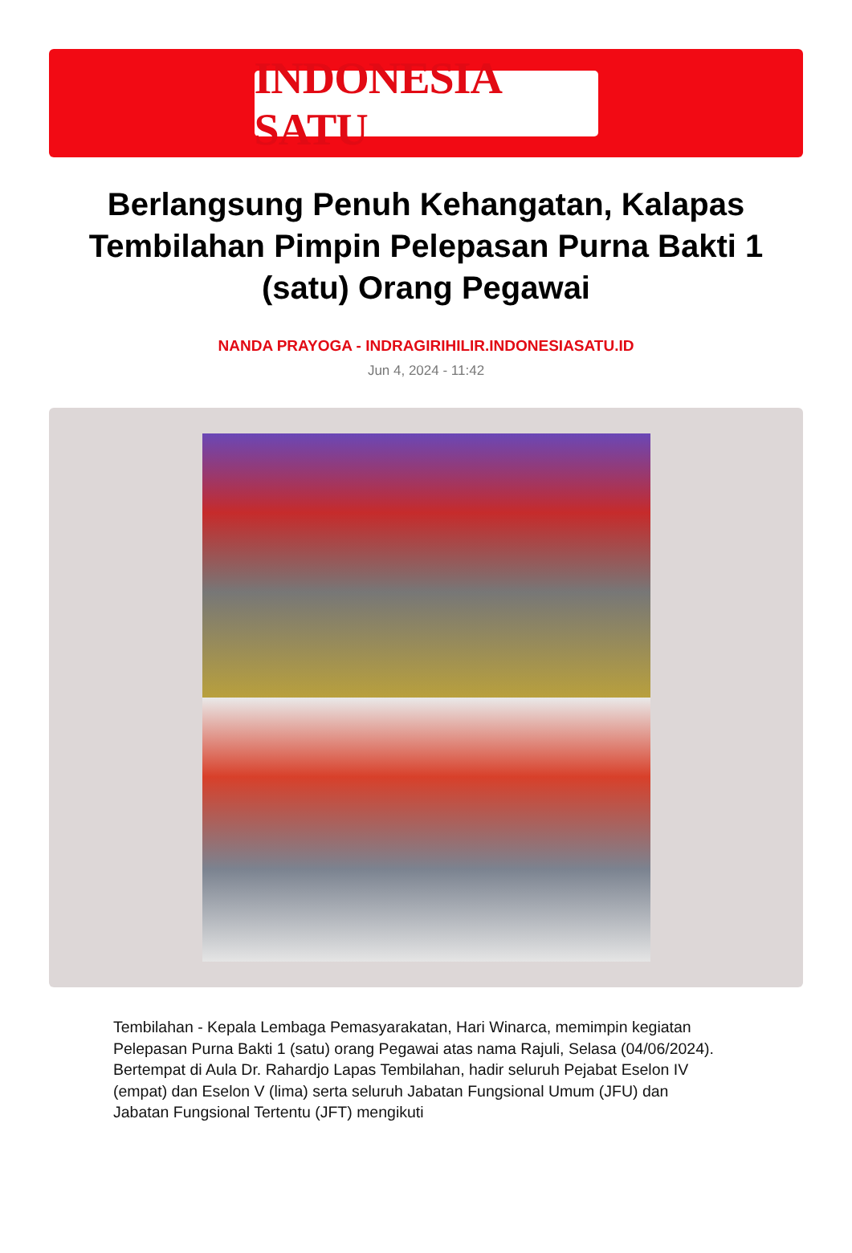INDONESIA SATU
Berlangsung Penuh Kehangatan, Kalapas Tembilahan Pimpin Pelepasan Purna Bakti 1 (satu) Orang Pegawai
NANDA PRAYOGA - INDRAGIRIHILIR.INDONESIASATU.ID
Jun 4, 2024 - 11:42
Tembilahan - Kepala Lembaga Pemasyarakatan, Hari Winarca, memimpin kegiatan Pelepasan Purna Bakti 1 (satu) orang Pegawai atas nama Rajuli, Selasa (04/06/2024). Bertempat di Aula Dr. Rahardjo Lapas Tembilahan, hadir seluruh Pejabat Eselon IV (empat) dan Eselon V (lima) serta seluruh Jabatan Fungsional Umum (JFU) dan Jabatan Fungsional Tertentu (JFT) mengikuti